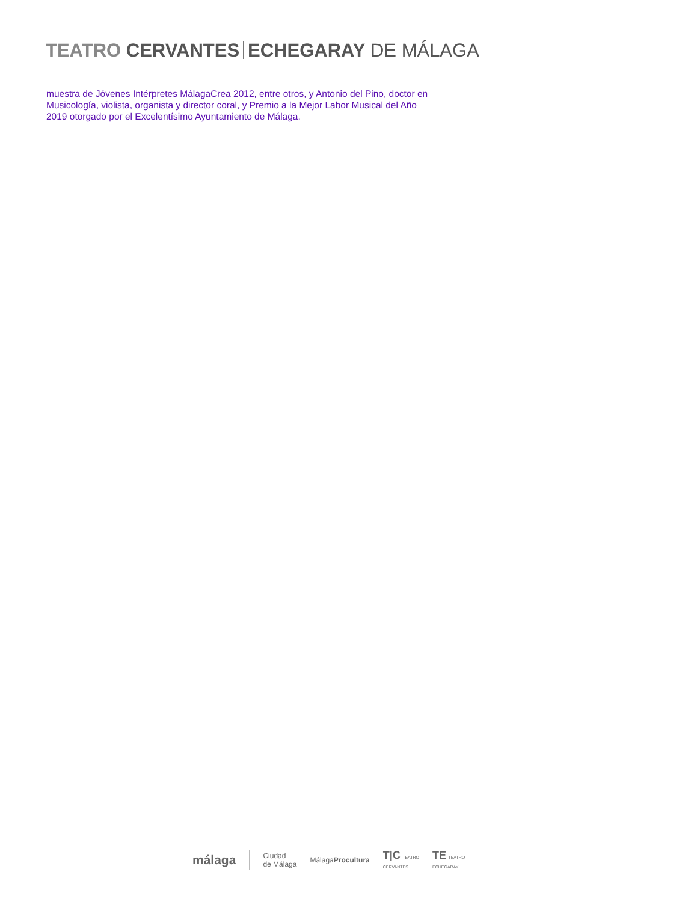TEATRO CERVANTES ECHEGARAY DE MÁLAGA
muestra de Jóvenes Intérpretes MálagaCrea 2012, entre otros, y Antonio del Pino, doctor en Musicología, violista, organista y director coral, y Premio a la Mejor Labor Musical del Año 2019 otorgado por el Excelentísimo Ayuntamiento de Málaga.
málaga Ciudad
de Málaga MálagaProcultura T|C TEATRO
CERVANTES TE TEATRO
ECHEGARAY